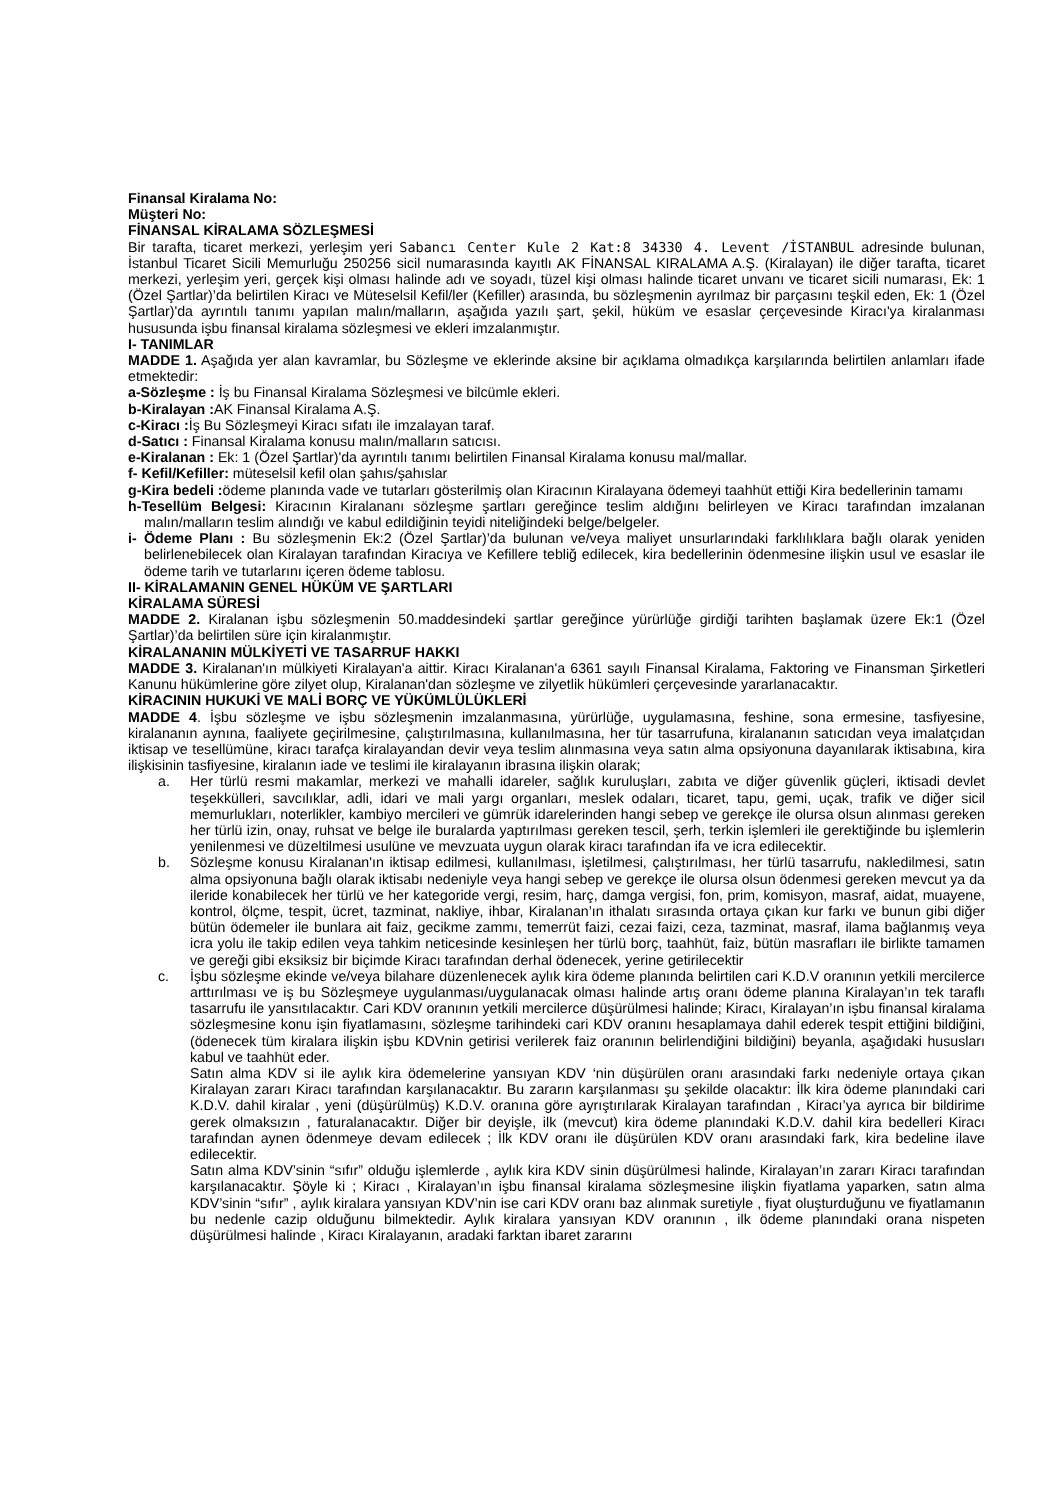Finansal Kiralama No:
Müşteri No:
FİNANSAL KİRALAMA SÖZLEŞMESİ
Bir tarafta, ticaret merkezi, yerleşim yeri Sabancı Center Kule 2 Kat:8 34330 4. Levent /İSTANBUL adresinde bulunan, İstanbul Ticaret Sicili Memurluğu 250256 sicil numarasında kayıtlı AK FİNANSAL KIRALAMA A.Ş. (Kiralayan) ile diğer tarafta, ticaret merkezi, yerleşim yeri, gerçek kişi olması halinde adı ve soyadı, tüzel kişi olması halinde ticaret unvanı ve ticaret sicili numarası, Ek: 1 (Özel Şartlar)’da belirtilen Kiracı ve Müteselsil Kefil/ler (Kefiller) arasında, bu sözleşmenin ayrılmaz bir parçasını teşkil eden, Ek: 1 (Özel Şartlar)'da ayrıntılı tanımı yapılan malın/malların, aşağıda yazılı şart, şekil, hüküm ve esaslar çerçevesinde Kiracı'ya kiralanması hususunda işbu finansal kiralama sözleşmesi ve ekleri imzalanmıştır.
I- TANIMLAR
MADDE 1. Aşağıda yer alan kavramlar, bu Sözleşme ve eklerinde aksine bir açıklama olmadıkça karşılarında belirtilen anlamları ifade etmektedir:
a-Sözleşme : İş bu Finansal Kiralama Sözleşmesi ve bilcümle ekleri.
b-Kiralayan : AK Finansal Kiralama A.Ş.
c-Kiracı : İş Bu Sözleşmeyi Kiracı sıfatı ile imzalayan taraf.
d-Satıcı : Finansal Kiralama konusu malın/malların satıcısı.
e-Kiralanan : Ek: 1 (Özel Şartlar)'da ayrıntılı tanımı belirtilen Finansal Kiralama konusu mal/mallar.
f- Kefil/Kefiller: müteselsil kefil olan şahıs/şahıslar
g-Kira bedeli : ödeme planında vade ve tutarları gösterilmiş olan Kiracının Kiralayana ödemeyi taahhüt ettiği Kira bedellerinin tamamı
h-Tesellüm Belgesi: Kiracının Kiralananı sözleşme şartları gereğince teslim aldığını belirleyen ve Kiracı tarafından imzalanan malın/malların teslim alındığı ve kabul edildiğinin teyidi niteliğindeki belge/belgeler.
i- Ödeme Planı : Bu sözleşmenin Ek:2 (Özel Şartlar)’da bulunan ve/veya maliyet unsurlarındaki farklılıklara bağlı olarak yeniden belirlenebilecek olan Kiralayan tarafından Kiracıya ve Kefillere tebliğ edilecek, kira bedellerinin ödenmesine ilişkin usul ve esaslar ile ödeme tarih ve tutarlarını içeren ödeme tablosu.
II- KİRALAMANIN GENEL HÜKÜM VE ŞARTLARI
KİRALAMA SÜRESİ
MADDE 2. Kiralanan işbu sözleşmenin 50.maddesindeki şartlar gereğince yürürlüğe girdiği tarihten başlamak üzere Ek:1 (Özel Şartlar)’da belirtilen süre için kiralanmıştır.
KİRALANANIN MÜLKİYETİ VE TASARRUF HAKKI
MADDE 3. Kiralanan'ın mülkiyeti Kiralayan'a aittir. Kiracı Kiralanan'a 6361 sayılı Finansal Kiralama, Faktoring ve Finansman Şirketleri Kanunu hükümlerine göre zilyet olup, Kiralanan'dan sözleşme ve zilyetlik hükümleri çerçevesinde yararlanacaktır.
KİRACININ HUKUKİ VE MALİ BORÇ VE YÜKÜMLÜLÜKLERİ
MADDE 4. İşbu sözleşme ve işbu sözleşmenin imzalanmasına, yürürlüğe, uygulamasına, feshine, sona ermesine, tasfiyesine, kiralananın aynına, faaliyete geçirilmesine, çalıştırılmasına, kullanılmasına, her tür tasarrufuna, kiralananın satıcıdan veya imalatçıdan iktisap ve tesellümüne, kiracı tarafça kiralayandan devir veya teslim alınmasına veya satın alma opsiyonuna dayanılarak iktisabına, kira ilişkisinin tasfiyesine, kiralanın iade ve teslimi ile kiralayanın ibrasına ilişkin olarak;
a. Her türlü resmi makamlar, merkezi ve mahalli idareler, sağlık kuruluşları, zabıta ve diğer güvenlik güçleri, iktisadi devlet teşekkülleri, savcılıklar, adli, idari ve mali yargı organları, meslek odaları, ticaret, tapu, gemi, uçak, trafik ve diğer sicil memurlukları, noterlikler, kambiyo mercileri ve gümrük idarelerinden hangi sebep ve gerekçe ile olursa olsun alınması gereken her türlü izin, onay, ruhsat ve belge ile buralarda yaptırılması gereken tescil, şerh, terkin işlemleri ile gerektiğinde bu işlemlerin yenilenmesi ve düzeltilmesi usulüne ve mevzuata uygun olarak kiracı tarafından ifa ve icra edilecektir.
b. Sözleşme konusu Kiralanan'ın iktisap edilmesi, kullanılması, işletilmesi, çalıştırılması, her türlü tasarrufu, nakledilmesi, satın alma opsiyonuna bağlı olarak iktisabı nedeniyle veya hangi sebep ve gerekçe ile olursa olsun ödenmesi gereken mevcut ya da ileride konabilecek her türlü ve her kategoride vergi, resim, harç, damga vergisi, fon, prim, komisyon, masraf, aidat, muayene, kontrol, ölçme, tespit, ücret, tazminat, nakliye, ihbar, Kiralanan’ın ithalatı sırasında ortaya çıkan kur farkı ve bunun gibi diğer bütün ödemeler ile bunlara ait faiz, gecikme zammı, temerrüt faizi, cezai faizi, ceza, tazminat, masraf, ilama bağlanmış veya icra yolu ile takip edilen veya tahkim neticesinde kesinleşen her türlü borç, taahhüt, faiz, bütün masrafları ile birlikte tamamen ve gereği gibi eksiksiz bir biçimde Kiracı tarafından derhal ödenecek, yerine getirilecektir
c. İşbu sözleşme ekinde ve/veya bilahare düzenlenecek aylık kira ödeme planında belirtilen cari K.D.V oranının yetkili mercilerce arttırılması ve iş bu Sözleşmeye uygulanması/uygulanacak olması halinde artış oranı ödeme planına Kiralayan’ın tek taraflı tasarrufu ile yansıtılacaktır. Cari KDV oranının yetkili mercilerce düşürülmesi halinde; Kiracı, Kiralayan’ın işbu finansal kiralama sözleşmesine konu işin fiyatlamasını, sözleşme tarihindeki cari KDV oranını hesaplamaya dahil ederek tespit ettiğini bildiğini, (ödenecek tüm kiralara ilişkin işbu KDVnin getirisi verilerek faiz oranının belirlendiğini bildiğini) beyanla, aşağıdaki hususları kabul ve taahhüt eder.
Satın alma KDV si ile aylık kira ödemelerine yansıyan KDV ‘nin düşürülen oranı arasındaki farkı nedeniyle ortaya çıkan Kiralayan zararı Kiracı tarafından karşılanacaktır. Bu zararın karşılanması şu şekilde olacaktır: İlk kira ödeme planındaki cari K.D.V. dahil kiralar , yeni (düşürülmüş) K.D.V. oranına göre ayrıştırılarak Kiralayan tarafından , Kiracı’ya ayrıca bir bildirime gerek olmaksızın , faturalanacaktır. Diğer bir deyişle, ilk (mevcut) kira ödeme planındaki K.D.V. dahil kira bedelleri Kiracı tarafından aynen ödenmeye devam edilecek ; İlk KDV oranı ile düşürülen KDV oranı arasındaki fark, kira bedeline ilave edilecektir.
Satın alma KDV’sinin “sıfır” olduğu işlemlerde , aylık kira KDV sinin düşürülmesi halinde, Kiralayan’ın zararı Kiracı tarafından karşılanacaktır. Şöyle ki ; Kiracı , Kiralayan’ın işbu finansal kiralama sözleşmesine ilişkin fiyatlama yaparken, satın alma KDV’sinin “sıfır” , aylık kiralara yansıyan KDV’nin ise cari KDV oranı baz alınmak suretiyle , fiyat oluşturduğunu ve fiyatlamanın bu nedenle cazip olduğunu bilmektedir. Aylık kiralara yansıyan KDV oranının , ilk ödeme planındaki orana nispeten düşürülmesi halinde , Kiracı Kiralayanın, aradaki farktan ibaret zararını